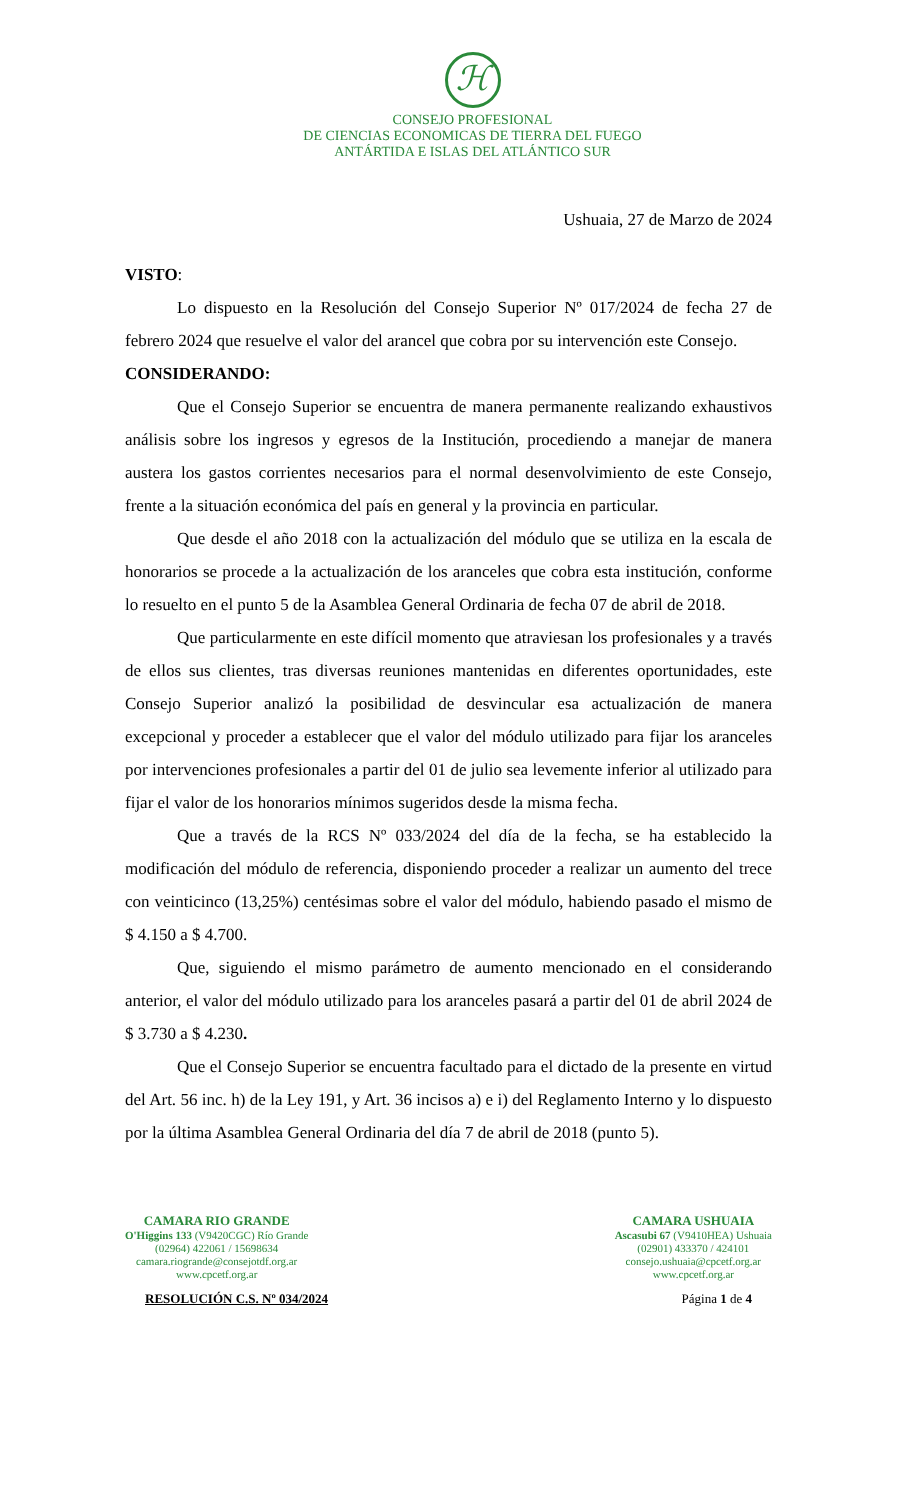ℋ
CONSEJO PROFESIONAL
DE CIENCIAS ECONOMICAS DE TIERRA DEL FUEGO
ANTÁRTIDA E ISLAS DEL ATLÁNTICO SUR
Ushuaia, 27 de Marzo de 2024
VISTO:
Lo dispuesto en la Resolución del Consejo Superior Nº 017/2024 de fecha 27 de febrero 2024 que resuelve el valor del arancel que cobra por su intervención este Consejo.
CONSIDERANDO:
Que el Consejo Superior se encuentra de manera permanente realizando exhaustivos análisis sobre los ingresos y egresos de la Institución, procediendo a manejar de manera austera los gastos corrientes necesarios para el normal desenvolvimiento de este Consejo, frente a la situación económica del país en general y la provincia en particular.
Que desde el año 2018 con la actualización del módulo que se utiliza en la escala de honorarios se procede a la actualización de los aranceles que cobra esta institución, conforme lo resuelto en el punto 5 de la Asamblea General Ordinaria de fecha 07 de abril de 2018.
Que particularmente en este difícil momento que atraviesan los profesionales y a través de ellos sus clientes, tras diversas reuniones mantenidas en diferentes oportunidades, este Consejo Superior analizó la posibilidad de desvincular esa actualización de manera excepcional y proceder a establecer que el valor del módulo utilizado para fijar los aranceles por intervenciones profesionales a partir del 01 de julio sea levemente inferior al utilizado para fijar el valor de los honorarios mínimos sugeridos desde la misma fecha.
Que a través de la RCS Nº 033/2024 del día de la fecha, se ha establecido la modificación del módulo de referencia, disponiendo proceder a realizar un aumento del trece con veinticinco (13,25%) centésimas sobre el valor del módulo, habiendo pasado el mismo de $ 4.150 a $ 4.700.
Que, siguiendo el mismo parámetro de aumento mencionado en el considerando anterior, el valor del módulo utilizado para los aranceles pasará a partir del 01 de abril 2024 de $ 3.730 a $ 4.230.
Que el Consejo Superior se encuentra facultado para el dictado de la presente en virtud del Art. 56 inc. h) de la Ley 191, y Art. 36 incisos a) e i) del Reglamento Interno y lo dispuesto por la última Asamblea General Ordinaria del día 7 de abril de 2018 (punto 5).
CAMARA RIO GRANDE
O'Higgins 133 (V9420CGC) Río Grande
(02964) 422061 / 15698634
camara.riogrande@consejotdf.org.ar
www.cpcetf.org.ar
CAMARA USHUAIA
Ascasubi 67 (V9410HEA) Ushuaia
(02901) 433370 / 424101
consejo.ushuaia@cpcetf.org.ar
www.cpcetf.org.ar
RESOLUCIÓN C.S. Nº 034/2024 Página 1 de 4